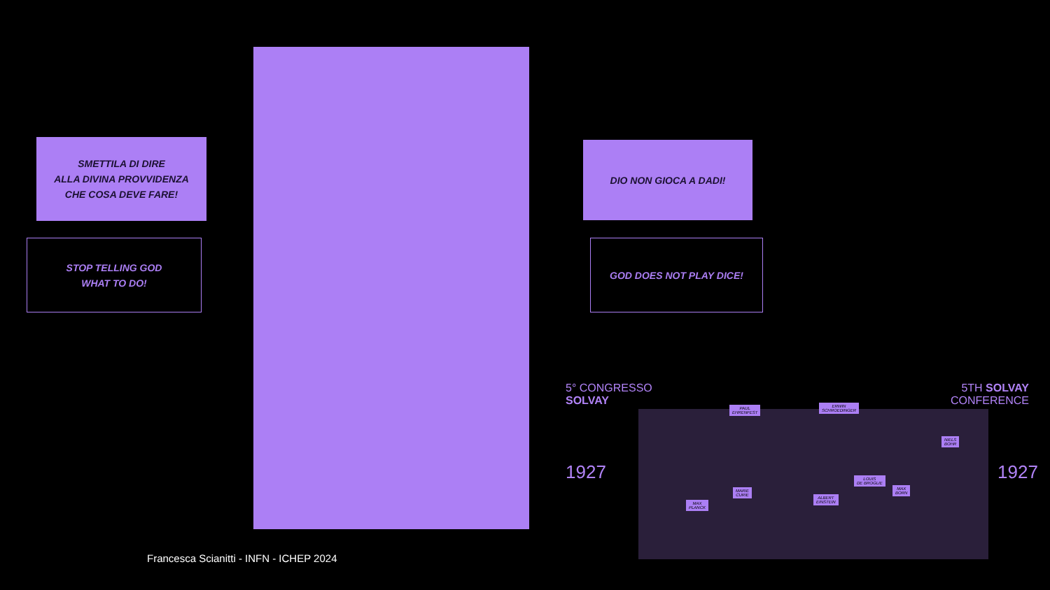SMETTILA DI DIRE
ALLA DIVINA PROVVIDENZA
CHE COSA DEVE FARE!
STOP TELLING GOD
WHAT TO DO!
DIO NON GIOCA A DADI!
GOD DOES NOT PLAY DICE!
5° CONGRESSO
SOLVAY
5TH SOLVAY
CONFERENCE
1927 1927
PAUL
EHRENFEST
ERWIN
SCHROEDINGER
NIELS
BOHR
LOUIS
DE BROGLIE
MAX
BORN
MARIE
CURIE
ALBERT
EINSTEIN
MAX
PLANCK
Francesca Scianitti - INFN - ICHEP 2024